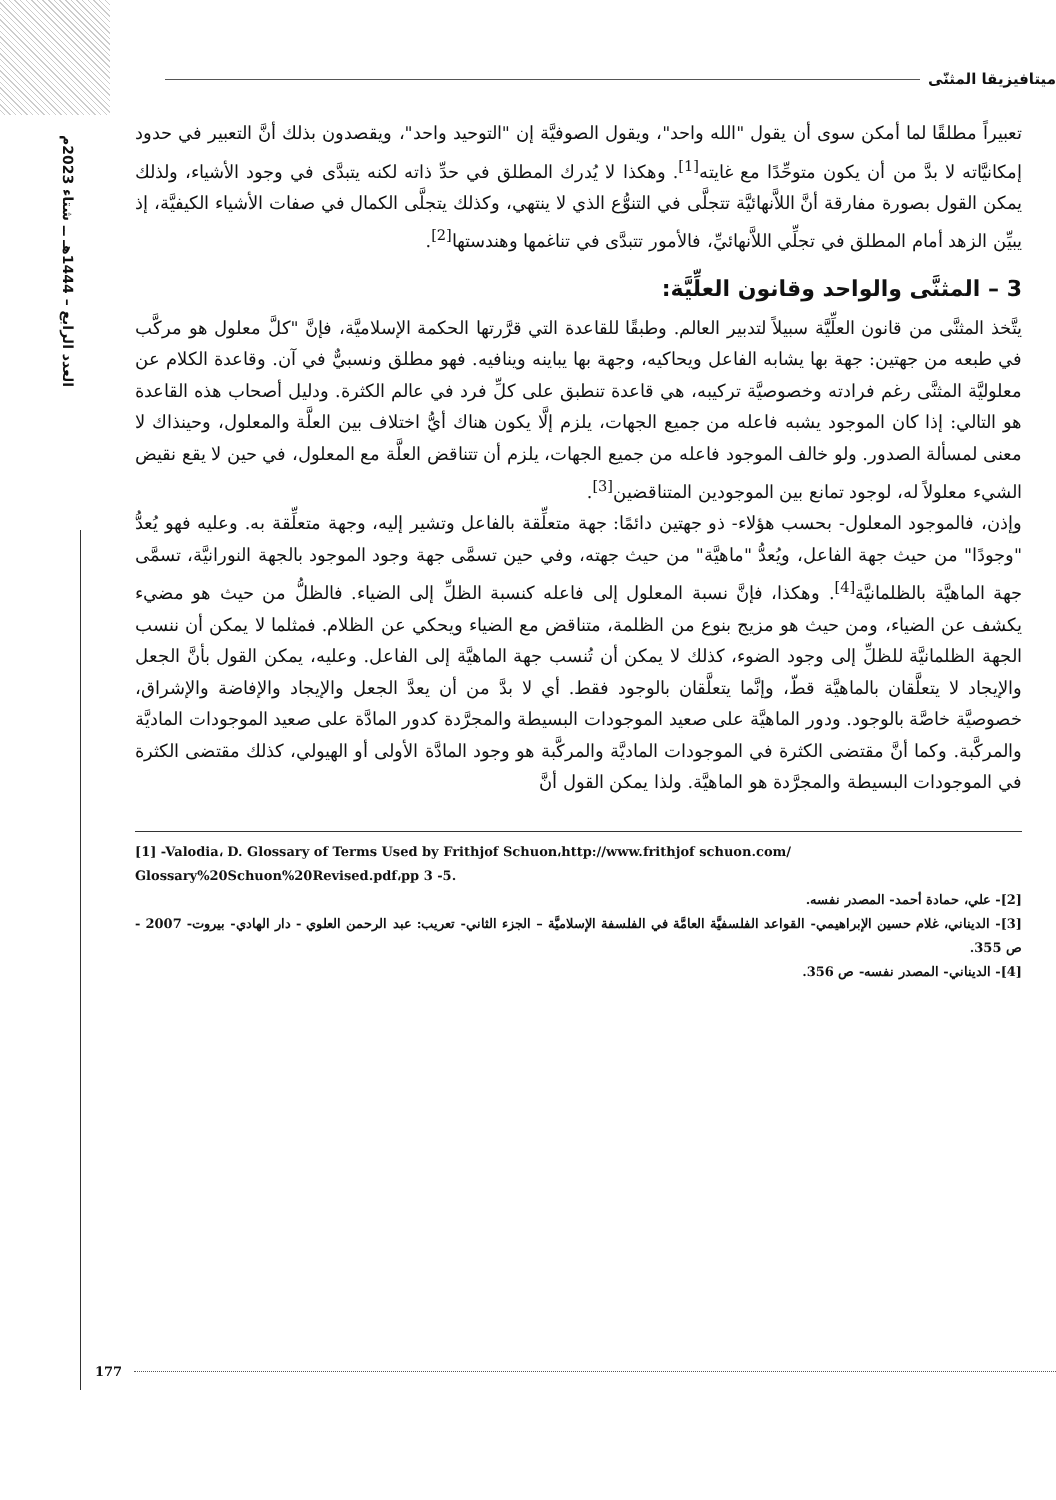العدد الرابع – 1444هـ ــ شتاء 2023م
ميتافيزيقا المثنّى
تعبيراً مطلقًا لما أمكن سوى أن يقول "الله واحد"، ويقول الصوفيَّة إن "التوحيد واحد"، ويقصدون بذلك أنَّ التعبير في حدود إمكانيَّاته لا بدَّ من أن يكون متوحِّدًا مع غايته<sup>[1]</sup>. وهكذا لا يُدرك المطلق في حدِّ ذاته لكنه يتبدَّى في وجود الأشياء، ولذلك يمكن القول بصورة مفارقة أنَّ اللاَّنهائيَّة تتجلَّى في التنوُّع الذي لا ينتهي، وكذلك يتجلَّى الكمال في صفات الأشياء الكيفيَّة، إذ يبيِّن الزهد أمام المطلق في تجلِّي اللاَّنهائيِّ، فالأمور تتبدَّى في تناغمها وهندستها<sup>[2]</sup>.
3 – المثنَّى والواحد وقانون العلِّيَّة:
يتَّخذ المثنَّى من قانون العلِّيَّة سبيلاً لتدبير العالم. وطبقًا للقاعدة التي قرَّرتها الحكمة الإسلاميَّة، فإنَّ "كلَّ معلول هو مركَّب في طبعه من جهتين: جهة بها يشابه الفاعل ويحاكيه، وجهة بها يباينه وينافيه. فهو مطلق ونسبيٌّ في آن. وقاعدة الكلام عن معلوليَّة المثنَّى رغم فرادته وخصوصيَّة تركيبه، هي قاعدة تنطبق على كلِّ فرد في عالم الكثرة. ودليل أصحاب هذه القاعدة هو التالي: إذا كان الموجود يشبه فاعله من جميع الجهات، يلزم إلَّا يكون هناك أيُّ اختلاف بين العلَّة والمعلول، وحينذاك لا معنى لمسألة الصدور. ولو خالف الموجود فاعله من جميع الجهات، يلزم أن تتناقض العلَّة مع المعلول، في حين لا يقع نقيض الشيء معلولاً له، لوجود تمانع بين الموجودين المتناقضين<sup>[3]</sup>.
وإذن، فالموجود المعلول- بحسب هؤلاء- ذو جهتين دائمًا: جهة متعلِّقة بالفاعل وتشير إليه، وجهة متعلِّقة به. وعليه فهو يُعدُّ "وجودًا" من حيث جهة الفاعل، ويُعدُّ "ماهيَّة" من حيث جهته، وفي حين تسمَّى جهة وجود الموجود بالجهة النورانيَّة، تسمَّى جهة الماهيَّة بالظلمانيَّة<sup>[4]</sup>. وهكذا، فإنَّ نسبة المعلول إلى فاعله كنسبة الظلِّ إلى الضياء. فالظلُّ من حيث هو مضيء يكشف عن الضياء، ومن حيث هو مزيج بنوع من الظلمة، متناقض مع الضياء ويحكي عن الظلام. فمثلما لا يمكن أن ننسب الجهة الظلمانيَّة للظلِّ إلى وجود الضوء، كذلك لا يمكن أن تُنسب جهة الماهيَّة إلى الفاعل. وعليه، يمكن القول بأنَّ الجعل والإيجاد لا يتعلَّقان بالماهيَّة قطّ، وإنَّما يتعلَّقان بالوجود فقط. أي لا بدَّ من أن يعدَّ الجعل والإيجاد والإفاضة والإشراق، خصوصيَّة خاصَّة بالوجود. ودور الماهيَّة على صعيد الموجودات البسيطة والمجرَّدة كدور المادَّة على صعيد الموجودات الماديَّة والمركَّبة. وكما أنَّ مقتضى الكثرة في الموجودات الماديَّة والمركَّبة هو وجود المادَّة الأولى أو الهيولي، كذلك مقتضى الكثرة في الموجودات البسيطة والمجرَّدة هو الماهيَّة. ولذا يمكن القول أنَّ
[1] -Valodia، D. Glossary of Terms Used by Frithjof Schuon،http://www.frithjof schuon.com/ Glossary%20Schuon%20Revised.pdf،pp 3 -5.
[2]- علي، حمادة أحمد- المصدر نفسه.
[3]- الديناني، غلام حسين الإبراهيمي- القواعد الفلسفيَّة العامَّة في الفلسفة الإسلاميَّة – الجزء الثاني- تعريب: عبد الرحمن العلوي - دار الهادي- بيروت- 2007 - ص 355.
[4]- الديناني- المصدر نفسه- ص 356.
177